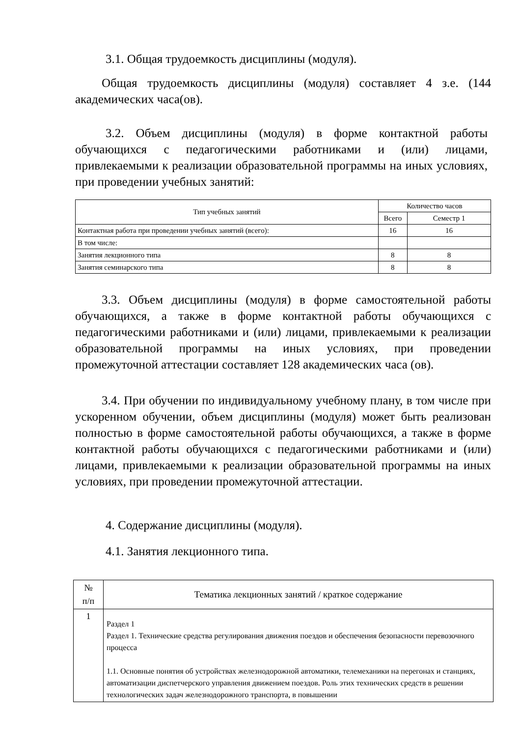3.1. Общая трудоемкость дисциплины (модуля).
Общая трудоемкость дисциплины (модуля) составляет 4 з.е. (144 академических часа(ов).
3.2. Объем дисциплины (модуля) в форме контактной работы обучающихся с педагогическими работниками и (или) лицами, привлекаемыми к реализации образовательной программы на иных условиях, при проведении учебных занятий:
| Тип учебных занятий | Количество часов | |
| --- | --- | --- |
| | Всего | Семестр 1 |
| Контактная работа при проведении учебных занятий (всего): | 16 | 16 |
| В том числе: | | |
| Занятия лекционного типа | 8 | 8 |
| Занятия семинарского типа | 8 | 8 |
3.3. Объем дисциплины (модуля) в форме самостоятельной работы обучающихся, а также в форме контактной работы обучающихся с педагогическими работниками и (или) лицами, привлекаемыми к реализации образовательной программы на иных условиях, при проведении промежуточной аттестации составляет 128 академических часа (ов).
3.4. При обучении по индивидуальному учебному плану, в том числе при ускоренном обучении, объем дисциплины (модуля) может быть реализован полностью в форме самостоятельной работы обучающихся, а также в форме контактной работы обучающихся с педагогическими работниками и (или) лицами, привлекаемыми к реализации образовательной программы на иных условиях, при проведении промежуточной аттестации.
4. Содержание дисциплины (модуля).
4.1. Занятия лекционного типа.
| № п/п | Тематика лекционных занятий / краткое содержание |
| --- | --- |
| 1 | Раздел 1 Раздел 1. Технические средства регулирования движения поездов и обеспечения безопасности перевозочного процесса 1.1. Основные понятия об устройствах железнодорожной автоматики, телемеханики на перегонах и станциях, автоматизации диспетчерского управления движением поездов. Роль этих технических средств в решении технологических задач железнодорожного транспорта, в повышении |